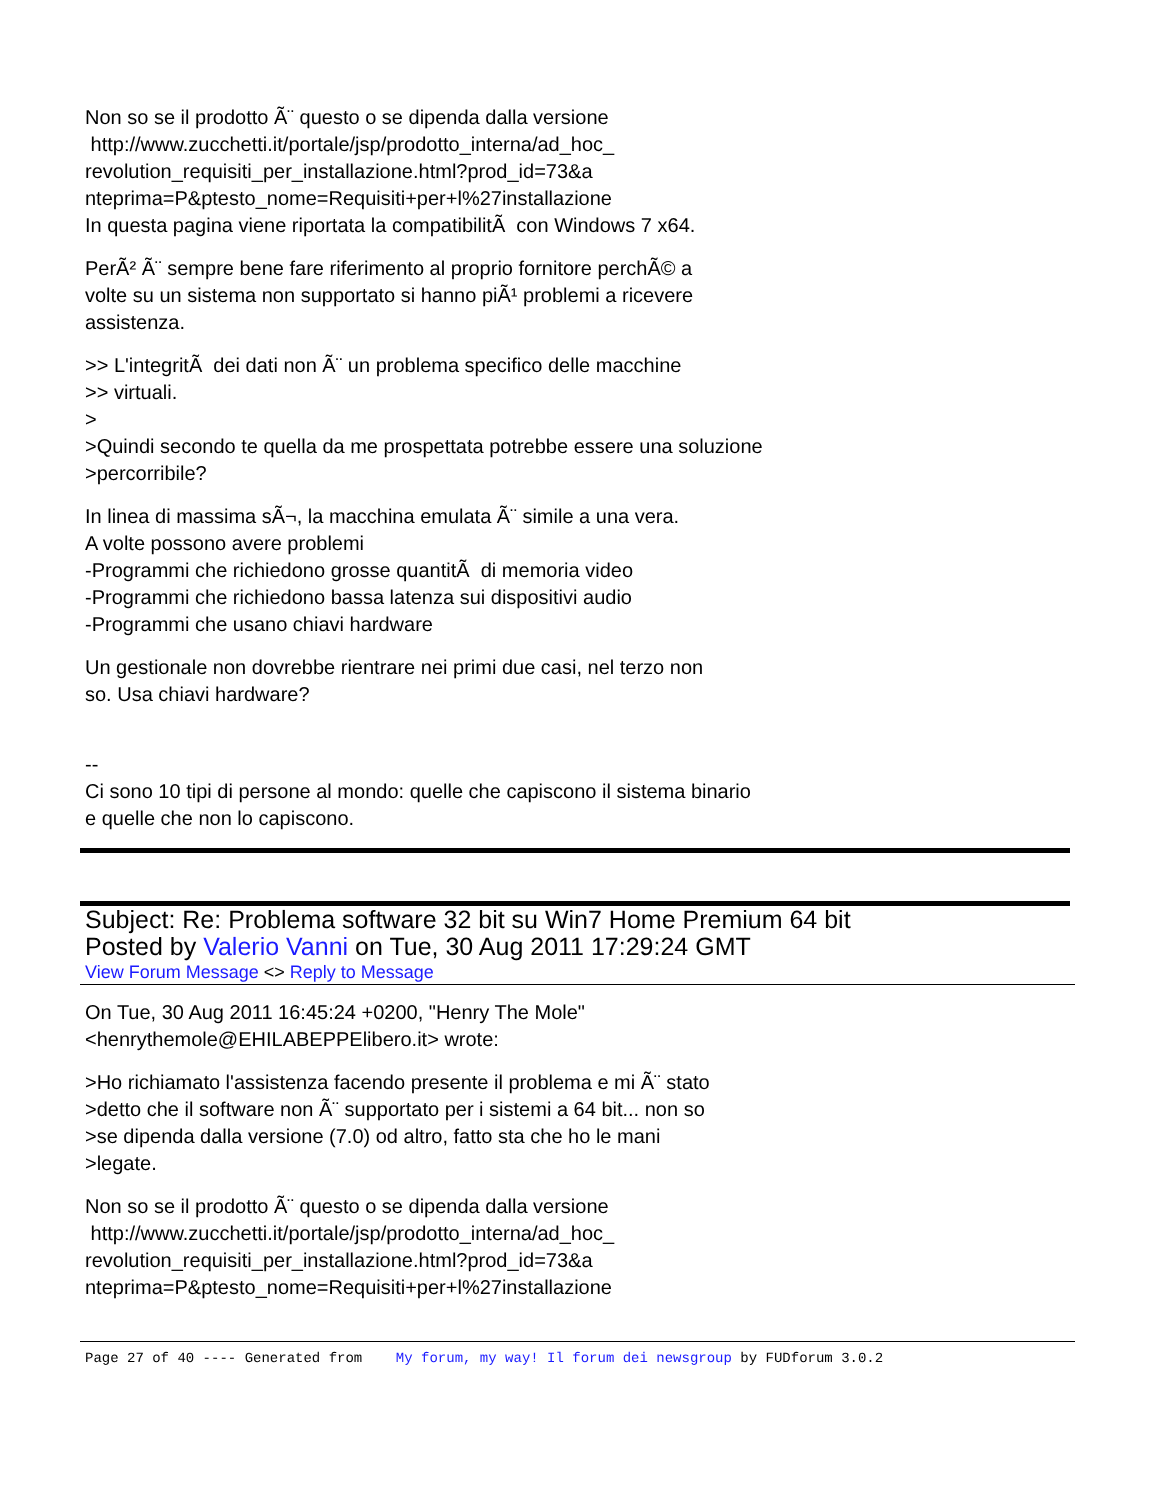Non so se il prodotto Ã¨ questo o se dipenda dalla versione http://www.zucchetti.it/portale/jsp/prodotto_interna/ad_hoc_ revolution_requisiti_per_installazione.html?prod_id=73&a nteprima=P&ptesto_nome=Requisiti+per+l%27installazione In questa pagina viene riportata la compatibilitÃ con Windows 7 x64.
PerÃ² Ã¨ sempre bene fare riferimento al proprio fornitore perchÃ© a volte su un sistema non supportato si hanno piÃ¹ problemi a ricevere assistenza.
>> L'integritÃ dei dati non Ã¨ un problema specifico delle macchine >> virtuali. > >Quindi secondo te quella da me prospettata potrebbe essere una soluzione >percorribile?
In linea di massima sÃ¬, la macchina emulata Ã¨ simile a una vera. A volte possono avere problemi -Programmi che richiedono grosse quantitÃ di memoria video -Programmi che richiedono bassa latenza sui dispositivi audio -Programmi che usano chiavi hardware
Un gestionale non dovrebbe rientrare nei primi due casi, nel terzo non so. Usa chiavi hardware?
-- Ci sono 10 tipi di persone al mondo: quelle che capiscono il sistema binario e quelle che non lo capiscono.
Subject: Re: Problema software 32 bit su Win7 Home Premium 64 bit
Posted by Valerio Vanni on Tue, 30 Aug 2011 17:29:24 GMT
View Forum Message <> Reply to Message
On Tue, 30 Aug 2011 16:45:24 +0200, "Henry The Mole" <henrythemole@EHILABEPPElibero.it> wrote:
>Ho richiamato l'assistenza facendo presente il problema e mi Ã¨ stato >detto che il software non Ã¨ supportato per i sistemi a 64 bit... non so >se dipenda dalla versione (7.0) od altro, fatto sta che ho le mani >legate.
Non so se il prodotto Ã¨ questo o se dipenda dalla versione http://www.zucchetti.it/portale/jsp/prodotto_interna/ad_hoc_ revolution_requisiti_per_installazione.html?prod_id=73&a nteprima=P&ptesto_nome=Requisiti+per+l%27installazione
Page 27 of 40 ---- Generated from My forum, my way! Il forum dei newsgroup by FUDforum 3.0.2